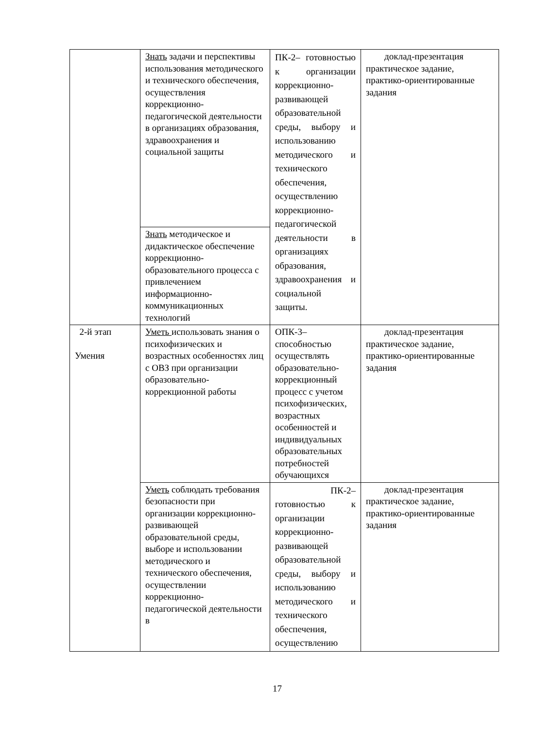| | Знать задачи и перспективы использования методического и технического обеспечения, осуществления коррекционно-педагогической деятельности в организациях образования, здравоохранения и социальной защиты | ПК-2– готовностью к организации коррекционно-развивающей образовательной среды, выбору и использованию методического и технического обеспечения, осуществлению коррекционно-педагогической деятельности в организациях образования, здравоохранения и социальной защиты. | доклад-презентация практическое задание, практико-ориентированные задания |
| | Знать методическое и дидактическое обеспечение коррекционно-образовательного процесса с привлечением информационно-коммуникационных технологий | | |
| 2-й этап Умения | Уметь использовать знания о психофизических и возрастных особенностях лиц с ОВЗ при организации образовательно-коррекционной работы | ОПК-3– способностью осуществлять образовательно-коррекционный процесс с учетом психофизических, возрастных особенностей и индивидуальных образовательных потребностей обучающихся | доклад-презентация практическое задание, практико-ориентированные задания |
| | Уметь соблюдать требования безопасности при организации коррекционно-развивающей образовательной среды, выборе и использовании методического и технического обеспечения, осуществлении коррекционно-педагогической деятельности в | ПК-2– готовностью к организации коррекционно-развивающей образовательной среды, выбору и использованию методического и технического обеспечения, осуществлению | доклад-презентация практическое задание, практико-ориентированные задания |
17